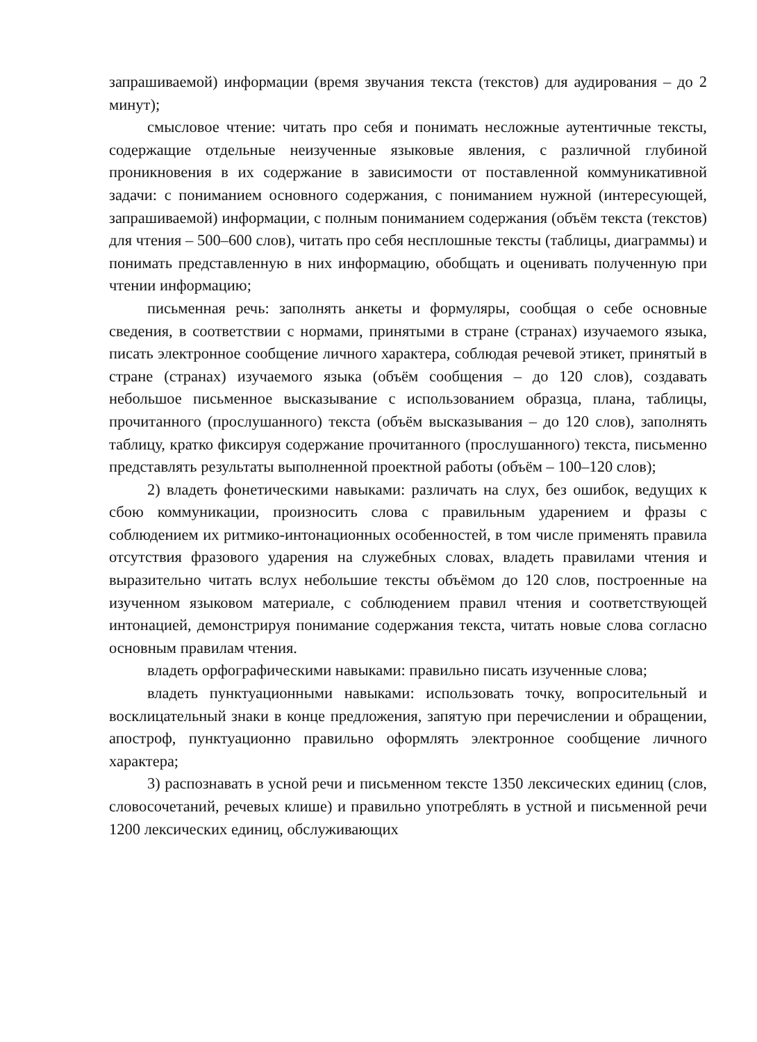запрашиваемой) информации (время звучания текста (текстов) для аудирования – до 2 минут);
смысловое чтение: читать про себя и понимать несложные аутентичные тексты, содержащие отдельные неизученные языковые явления, с различной глубиной проникновения в их содержание в зависимости от поставленной коммуникативной задачи: с пониманием основного содержания, с пониманием нужной (интересующей, запрашиваемой) информации, с полным пониманием содержания (объём текста (текстов) для чтения – 500–600 слов), читать про себя несплошные тексты (таблицы, диаграммы) и понимать представленную в них информацию, обобщать и оценивать полученную при чтении информацию;
письменная речь: заполнять анкеты и формуляры, сообщая о себе основные сведения, в соответствии с нормами, принятыми в стране (странах) изучаемого языка, писать электронное сообщение личного характера, соблюдая речевой этикет, принятый в стране (странах) изучаемого языка (объём сообщения – до 120 слов), создавать небольшое письменное высказывание с использованием образца, плана, таблицы, прочитанного (прослушанного) текста (объём высказывания – до 120 слов), заполнять таблицу, кратко фиксируя содержание прочитанного (прослушанного) текста, письменно представлять результаты выполненной проектной работы (объём – 100–120 слов);
2) владеть фонетическими навыками: различать на слух, без ошибок, ведущих к сбою коммуникации, произносить слова с правильным ударением и фразы с соблюдением их ритмико-интонационных особенностей, в том числе применять правила отсутствия фразового ударения на служебных словах, владеть правилами чтения и выразительно читать вслух небольшие тексты объёмом до 120 слов, построенные на изученном языковом материале, с соблюдением правил чтения и соответствующей интонацией, демонстрируя понимание содержания текста, читать новые слова согласно основным правилам чтения.
владеть орфографическими навыками: правильно писать изученные слова;
владеть пунктуационными навыками: использовать точку, вопросительный и восклицательный знаки в конце предложения, запятую при перечислении и обращении, апостроф, пунктуационно правильно оформлять электронное сообщение личного характера;
3) распознавать в усной речи и письменном тексте 1350 лексических единиц (слов, словосочетаний, речевых клише) и правильно употреблять в устной и письменной речи 1200 лексических единиц, обслуживающих